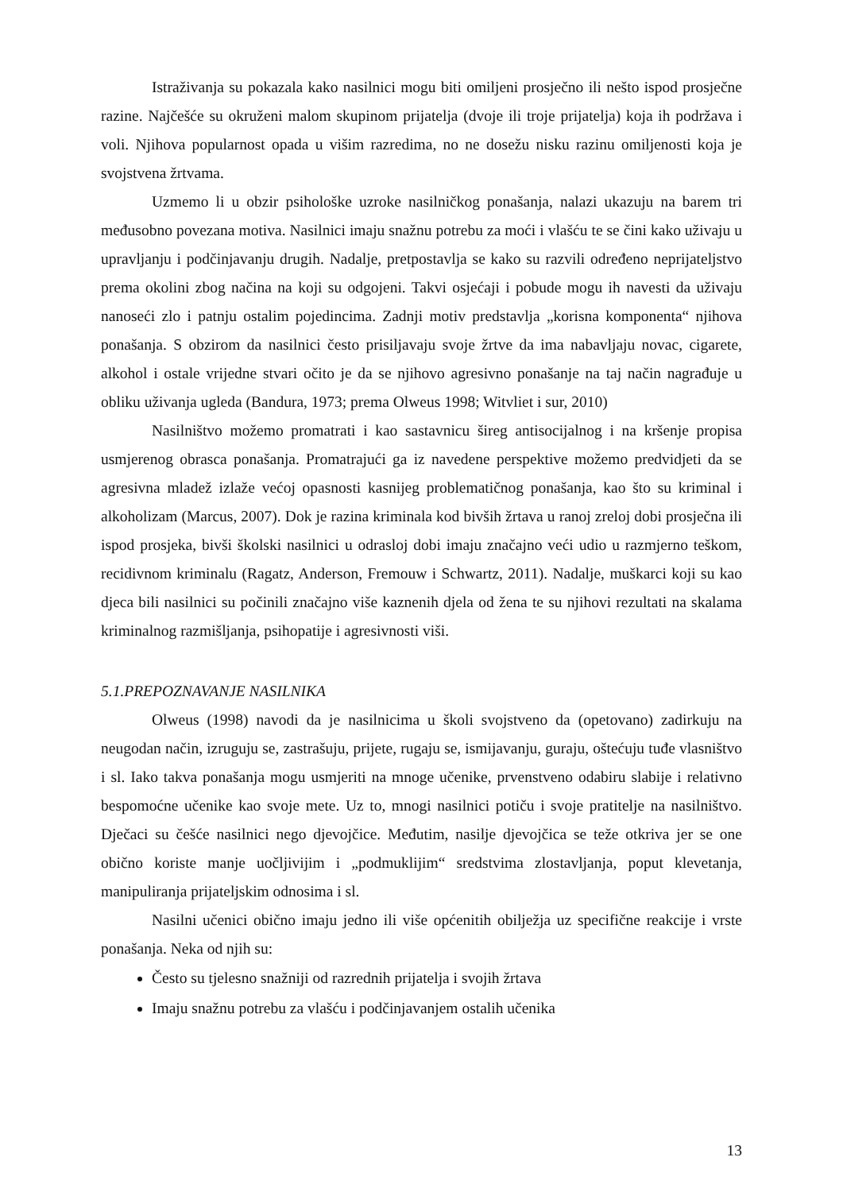Istraživanja su pokazala kako nasilnici mogu biti omiljeni prosječno ili nešto ispod prosječne razine. Najčešće su okruženi malom skupinom prijatelja (dvoje ili troje prijatelja) koja ih podržava i voli. Njihova popularnost opada u višim razredima, no ne dosežu nisku razinu omiljenosti koja je svojstvena žrtvama.
Uzmemo li u obzir psihološke uzroke nasilničkog ponašanja, nalazi ukazuju na barem tri međusobno povezana motiva. Nasilnici imaju snažnu potrebu za moći i vlašću te se čini kako uživaju u upravljanju i podčinjavanju drugih. Nadalje, pretpostavlja se kako su razvili određeno neprijateljstvo prema okolini zbog načina na koji su odgojeni. Takvi osjećaji i pobude mogu ih navesti da uživaju nanoseći zlo i patnju ostalim pojedincima. Zadnji motiv predstavlja „korisna komponenta“ njihova ponašanja. S obzirom da nasilnici često prisiljavaju svoje žrtve da ima nabavljaju novac, cigarete, alkohol i ostale vrijedne stvari očito je da se njihovo agresivno ponašanje na taj način nagrađuje u obliku uživanja ugleda (Bandura, 1973; prema Olweus 1998; Witvliet i sur, 2010)
Nasilništvo možemo promatrati i kao sastavnicu šireg antisocijalnog i na kršenje propisa usmjerenog obrasca ponašanja. Promatrajući ga iz navedene perspektive možemo predvidjeti da se agresivna mladež izlaže većoj opasnosti kasnijeg problematičnog ponašanja, kao što su kriminal i alkoholizam (Marcus, 2007). Dok je razina kriminala kod bivših žrtava u ranoj zreloj dobi prosječna ili ispod prosjeka, bivši školski nasilnici u odrasloj dobi imaju značajno veći udio u razmjerno teškom, recidivnom kriminalu (Ragatz, Anderson, Fremouw i Schwartz, 2011). Nadalje, muškarci koji su kao djeca bili nasilnici su počinili značajno više kaznenih djela od žena te su njihovi rezultati na skalama kriminalnog razmišljanja, psihopatije i agresivnosti viši.
5.1.PREPOZNAVANJE NASILNIKA
Olweus (1998) navodi da je nasilnicima u školi svojstveno da (opetovano) zadirkuju na neugodan način, izruguju se, zastrašuju, prijete, rugaju se, ismijavanju, guraju, oštećuju tuđe vlasništvo i sl. Iako takva ponašanja mogu usmjeriti na mnoge učenike, prvenstveno odabiru slabije i relativno bespomoćne učenike kao svoje mete. Uz to, mnogi nasilnici potiču i svoje pratitelje na nasilništvo. Dječaci su češće nasilnici nego djevojčice. Međutim, nasilje djevojčica se teže otkriva jer se one obično koriste manje uočljivijim i „podmuklijim“ sredstvima zlostavljanja, poput klevetanja, manipuliranja prijateljskim odnosima i sl.
Nasilni učenici obično imaju jedno ili više općenitih obilježja uz specifične reakcije i vrste ponašanja. Neka od njih su:
Često su tjelesno snažniji od razrednih prijatelja i svojih žrtava
Imaju snažnu potrebu za vlašću i podčinjavanjem ostalih učenika
13